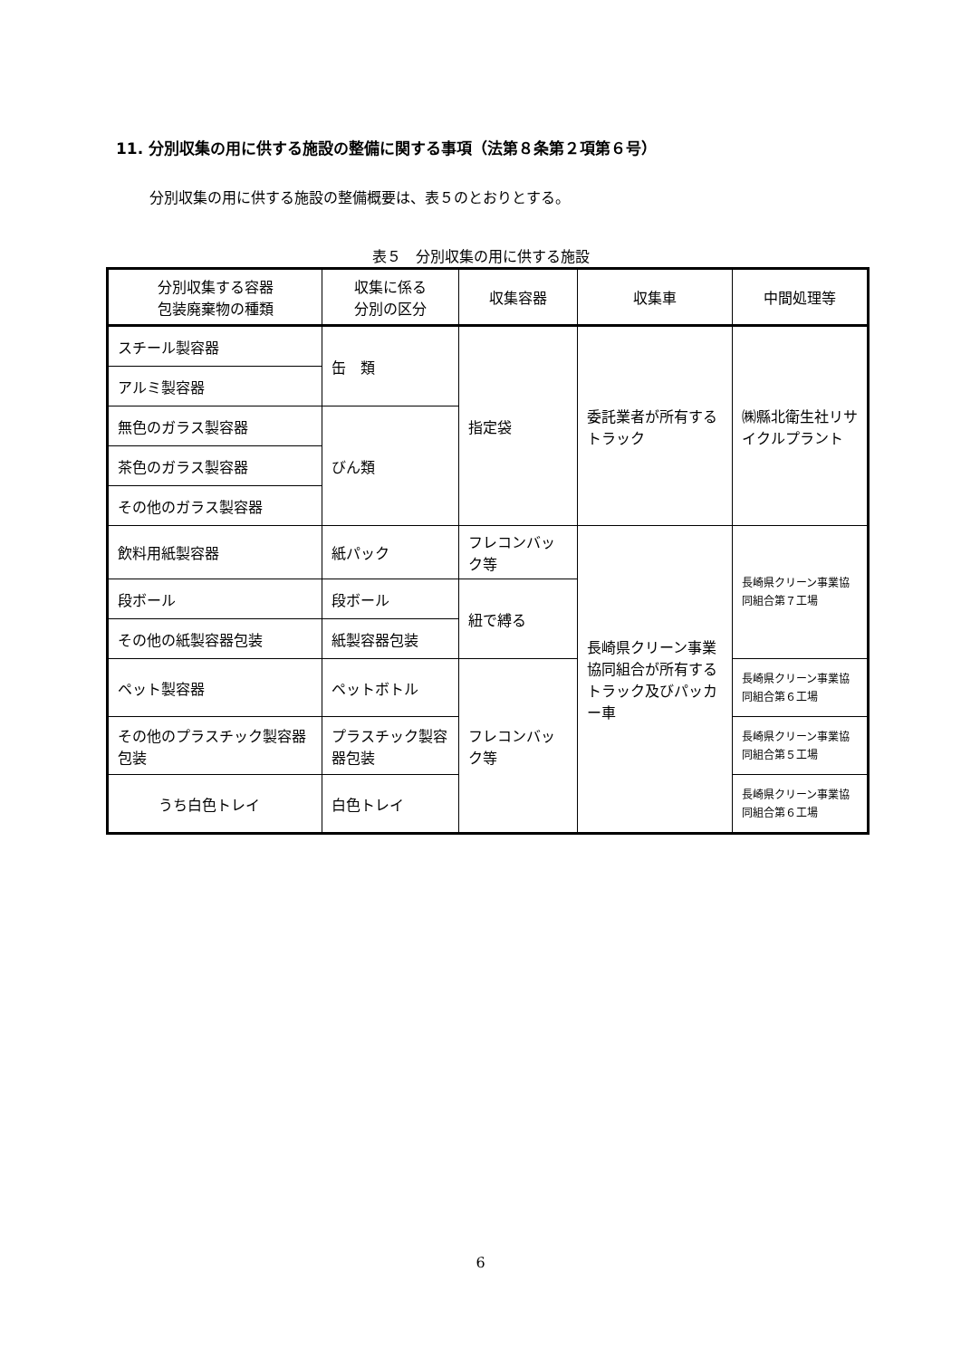11. 分別収集の用に供する施設の整備に関する事項（法第８条第２項第６号）
分別収集の用に供する施設の整備概要は、表５のとおりとする。
表５　分別収集の用に供する施設
| 分別収集する容器 包装廃棄物の種類 | 収集に係る 分別の区分 | 収集容器 | 収集車 | 中間処理等 |
| --- | --- | --- | --- | --- |
| スチール製容器 | 缶 類 | 指定袋 | 委託業者が所有するトラック | ㈱縣北衛生社リサイクルプラント |
| アルミ製容器 | | | | |
| 無色のガラス製容器 | びん類 | | | |
| 茶色のガラス製容器 | | | | |
| その他のガラス製容器 | | | | |
| 飲料用紙製容器 | 紙パック | フレコンバック等 | 長崎県クリーン事業協同組合が所有するトラック及びパッカー車 | 長崎県クリーン事業協同組合第７工場 |
| 段ボール | 段ボール | 紐で縛る | | |
| その他の紙製容器包装 | 紙製容器包装 | | | |
| ペット製容器 | ペットボトル | フレコンバック等 | | 長崎県クリーン事業協同組合第６工場 |
| その他のプラスチック製容器包装 | プラスチック製容器包装 | | | 長崎県クリーン事業協同組合第５工場 |
| うち白色トレイ | 白色トレイ | | | 長崎県クリーン事業協同組合第６工場 |
6